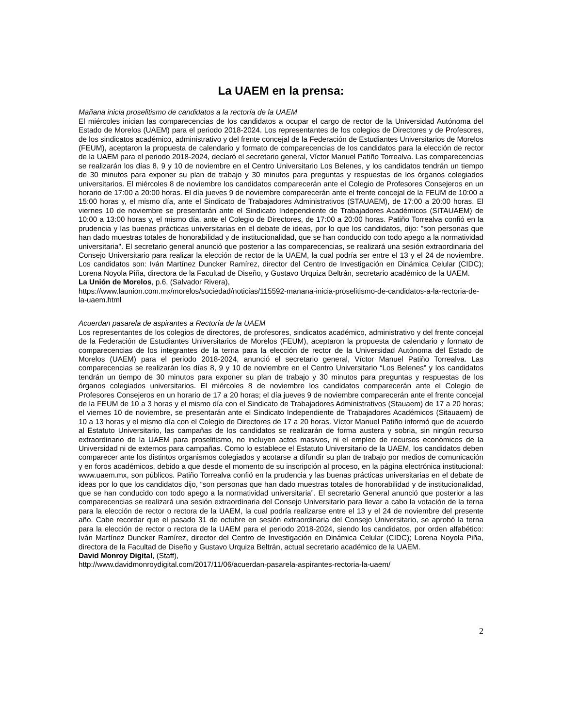La UAEM en la prensa:
Mañana inicia proselitismo de candidatos a la rectoría de la UAEM
El miércoles inician las comparecencias de los candidatos a ocupar el cargo de rector de la Universidad Autónoma del Estado de Morelos (UAEM) para el periodo 2018-2024. Los representantes de los colegios de Directores y de Profesores, de los sindicatos académico, administrativo y del frente concejal de la Federación de Estudiantes Universitarios de Morelos (FEUM), aceptaron la propuesta de calendario y formato de comparecencias de los candidatos para la elección de rector de la UAEM para el periodo 2018-2024, declaró el secretario general, Víctor Manuel Patiño Torrealva. Las comparecencias se realizarán los días 8, 9 y 10 de noviembre en el Centro Universitario Los Belenes, y los candidatos tendrán un tiempo de 30 minutos para exponer su plan de trabajo y 30 minutos para preguntas y respuestas de los órganos colegiados universitarios. El miércoles 8 de noviembre los candidatos comparecerán ante el Colegio de Profesores Consejeros en un horario de 17:00 a 20:00 horas. El día jueves 9 de noviembre comparecerán ante el frente concejal de la FEUM de 10:00 a 15:00 horas y, el mismo día, ante el Sindicato de Trabajadores Administrativos (STAUAEM), de 17:00 a 20:00 horas. El viernes 10 de noviembre se presentarán ante el Sindicato Independiente de Trabajadores Académicos (SITAUAEM) de 10:00 a 13:00 horas y, el mismo día, ante el Colegio de Directores, de 17:00 a 20:00 horas. Patiño Torrealva confió en la prudencia y las buenas prácticas universitarias en el debate de ideas, por lo que los candidatos, dijo: "son personas que han dado muestras totales de honorabilidad y de institucionalidad, que se han conducido con todo apego a la normatividad universitaria". El secretario general anunció que posterior a las comparecencias, se realizará una sesión extraordinaria del Consejo Universitario para realizar la elección de rector de la UAEM, la cual podría ser entre el 13 y el 24 de noviembre. Los candidatos son: Iván Martínez Duncker Ramírez, director del Centro de Investigación en Dinámica Celular (CIDC); Lorena Noyola Piña, directora de la Facultad de Diseño, y Gustavo Urquiza Beltrán, secretario académico de la UAEM.
La Unión de Morelos, p.6, (Salvador Rivera),
https://www.launion.com.mx/morelos/sociedad/noticias/115592-manana-inicia-proselitismo-de-candidatos-a-la-rectoria-de-la-uaem.html
Acuerdan pasarela de aspirantes a Rectoría de la UAEM
Los representantes de los colegios de directores, de profesores, sindicatos académico, administrativo y del frente concejal de la Federación de Estudiantes Universitarios de Morelos (FEUM), aceptaron la propuesta de calendario y formato de comparecencias de los integrantes de la terna para la elección de rector de la Universidad Autónoma del Estado de Morelos (UAEM) para el periodo 2018-2024, anunció el secretario general, Víctor Manuel Patiño Torrealva. Las comparecencias se realizarán los días 8, 9 y 10 de noviembre en el Centro Universitario “Los Belenes” y los candidatos tendrán un tiempo de 30 minutos para exponer su plan de trabajo y 30 minutos para preguntas y respuestas de los órganos colegiados universitarios. El miércoles 8 de noviembre los candidatos comparecerán ante el Colegio de Profesores Consejeros en un horario de 17 a 20 horas; el día jueves 9 de noviembre comparecerán ante el frente concejal de la FEUM de 10 a 3 horas y el mismo día con el Sindicato de Trabajadores Administrativos (Stauaem) de 17 a 20 horas; el viernes 10 de noviembre, se presentarán ante el Sindicato Independiente de Trabajadores Académicos (Sitauaem) de 10 a 13 horas y el mismo día con el Colegio de Directores de 17 a 20 horas. Víctor Manuel Patiño informó que de acuerdo al Estatuto Universitario, las campañas de los candidatos se realizarán de forma austera y sobria, sin ningún recurso extraordinario de la UAEM para proselitismo, no incluyen actos masivos, ni el empleo de recursos económicos de la Universidad ni de externos para campañas. Como lo establece el Estatuto Universitario de la UAEM, los candidatos deben comparecer ante los distintos organismos colegiados y acotarse a difundir su plan de trabajo por medios de comunicación y en foros académicos, debido a que desde el momento de su inscripción al proceso, en la página electrónica institucional: www.uaem.mx, son públicos. Patiño Torrealva confió en la prudencia y las buenas prácticas universitarias en el debate de ideas por lo que los candidatos dijo, “son personas que han dado muestras totales de honorabilidad y de institucionalidad, que se han conducido con todo apego a la normatividad universitaria”. El secretario General anunció que posterior a las comparecencias se realizará una sesión extraordinaria del Consejo Universitario para llevar a cabo la votación de la terna para la elección de rector o rectora de la UAEM, la cual podría realizarse entre el 13 y el 24 de noviembre del presente año. Cabe recordar que el pasado 31 de octubre en sesión extraordinaria del Consejo Universitario, se aprobó la terna para la elección de rector o rectora de la UAEM para el periodo 2018-2024, siendo los candidatos, por orden alfabético: Iván Martínez Duncker Ramírez, director del Centro de Investigación en Dinámica Celular (CIDC); Lorena Noyola Piña, directora de la Facultad de Diseño y Gustavo Urquiza Beltrán, actual secretario académico de la UAEM.
David Monroy Digital, (Staff),
http://www.davidmonroydigital.com/2017/11/06/acuerdan-pasarela-aspirantes-rectoria-la-uaem/
2